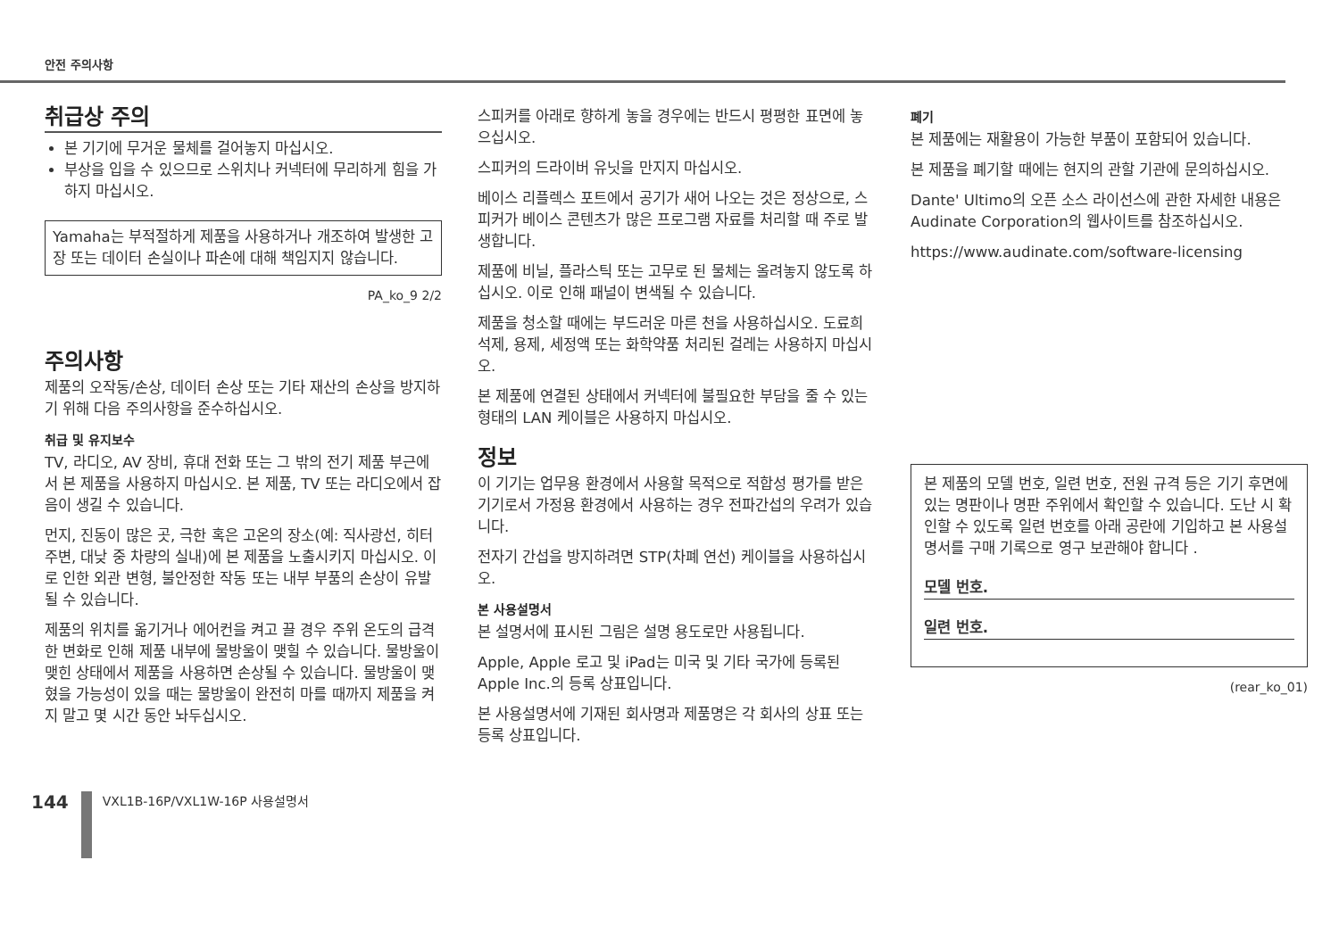안전 주의사항
취급상 주의
본 기기에 무거운 물체를 걸어놓지 마십시오.
부상을 입을 수 있으므로 스위치나 커넥터에 무리하게 힘을 가하지 마십시오.
Yamaha는 부적절하게 제품을 사용하거나 개조하여 발생한 고장 또는 데이터 손실이나 파손에 대해 책임지지 않습니다.
PA_ko_9 2/2
주의사항
제품의 오작동/손상, 데이터 손상 또는 기타 재산의 손상을 방지하기 위해 다음 주의사항을 준수하십시오.
취급 및 유지보수
TV, 라디오, AV 장비, 휴대 전화 또는 그 밖의 전기 제품 부근에서 본 제품을 사용하지 마십시오. 본 제품, TV 또는 라디오에서 잡음이 생길 수 있습니다.
먼지, 진동이 많은 곳, 극한 혹은 고온의 장소(예: 직사광선, 히터 주변, 대낮 중 차량의 실내)에 본 제품을 노출시키지 마십시오. 이로 인한 외관 변형, 불안정한 작동 또는 내부 부품의 손상이 유발될 수 있습니다.
제품의 위치를 옮기거나 에어컨을 켜고 끌 경우 주위 온도의 급격한 변화로 인해 제품 내부에 물방울이 맺힐 수 있습니다. 물방울이 맺힌 상태에서 제품을 사용하면 손상될 수 있습니다. 물방울이 맺혔을 가능성이 있을 때는 물방울이 완전히 마를 때까지 제품을 켜지 말고 몇 시간 동안 놔두십시오.
스피커를 아래로 향하게 놓을 경우에는 반드시 평평한 표면에 놓으십시오.
스피커의 드라이버 유닛을 만지지 마십시오.
베이스 리플렉스 포트에서 공기가 새어 나오는 것은 정상으로, 스피커가 베이스 콘텐츠가 많은 프로그램 자료를 처리할 때 주로 발생합니다.
제품에 비닐, 플라스틱 또는 고무로 된 물체는 올려놓지 않도록 하십시오. 이로 인해 패널이 변색될 수 있습니다.
제품을 청소할 때에는 부드러운 마른 천을 사용하십시오. 도료희석제, 용제, 세정액 또는 화학약품 처리된 걸레는 사용하지 마십시오.
본 제품에 연결된 상태에서 커넥터에 불필요한 부담을 줄 수 있는 형태의 LAN 케이블은 사용하지 마십시오.
정보
이 기기는 업무용 환경에서 사용할 목적으로 적합성 평가를 받은 기기로서 가정용 환경에서 사용하는 경우 전파간섭의 우려가 있습니다.
전자기 간섭을 방지하려면 STP(차폐 연선) 케이블을 사용하십시오.
본 사용설명서
본 설명서에 표시된 그림은 설명 용도로만 사용됩니다.
Apple, Apple 로고 및 iPad는 미국 및 기타 국가에 등록된 Apple Inc.의 등록 상표입니다.
본 사용설명서에 기재된 회사명과 제품명은 각 회사의 상표 또는 등록 상표입니다.
폐기
본 제품에는 재활용이 가능한 부품이 포함되어 있습니다.
본 제품을 폐기할 때에는 현지의 관할 기관에 문의하십시오.
Dante' Ultimo의 오픈 소스 라이선스에 관한 자세한 내용은 Audinate Corporation의 웹사이트를 참조하십시오.
https://www.audinate.com/software-licensing
본 제품의 모델 번호, 일련 번호, 전원 규격 등은 기기 후면에 있는 명판이나 명판 주위에서 확인할 수 있습니다. 도난 시 확인할 수 있도록 일련 번호를 아래 공란에 기입하고 본 사용설명서를 구매 기록으로 영구 보관해야 합니다 .
모델 번호.
일련 번호.
(rear_ko_01)
144
VXL1B-16P/VXL1W-16P 사용설명서